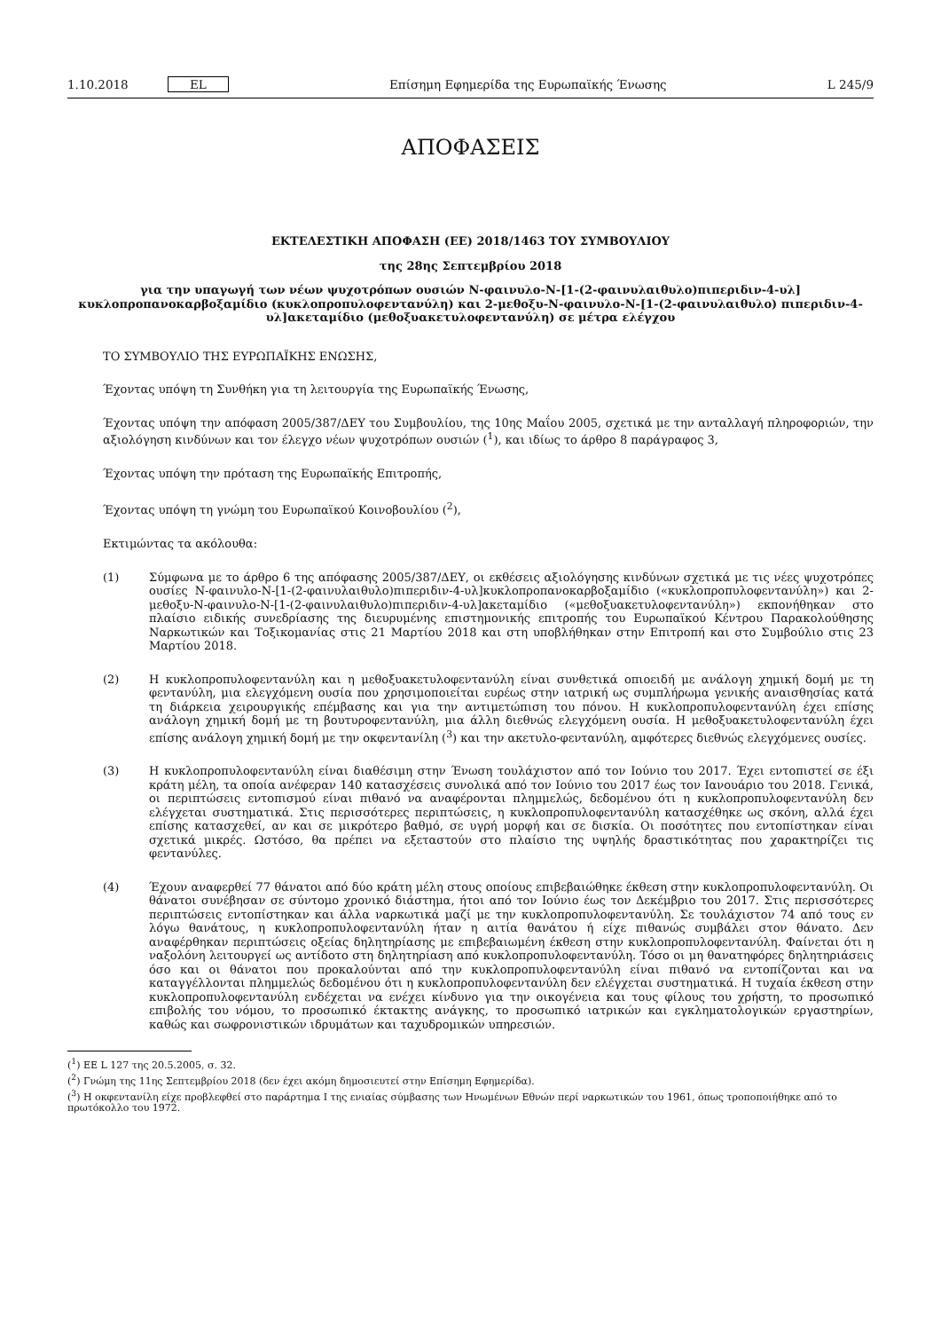1.10.2018 EL Επίσημη Εφημερίδα της Ευρωπαϊκής Ένωσης L 245/9
ΑΠΟΦΑΣΕΙΣ
ΕΚΤΕΛΕΣΤΙΚΗ ΑΠΟΦΑΣΗ (ΕΕ) 2018/1463 ΤΟΥ ΣΥΜΒΟΥΛΙΟΥ
της 28ης Σεπτεμβρίου 2018
για την υπαγωγή των νέων ψυχοτρόπων ουσιών N-φαινυλο-N-[1-(2-φαινυλαιθυλο)πιπεριδιν-4-υλ] κυκλοπροπανοκαρβοξαμίδιο (κυκλοπροπυλοφεντανύλη) και 2-μεθοξυ-N-φαινυλο-N-[1-(2-φαινυλαιθυλο) πιπεριδιν-4-υλ]ακεταμίδιο (μεθοξυακετυλοφεντανύλη) σε μέτρα ελέγχου
ΤΟ ΣΥΜΒΟΥΛΙΟ ΤΗΣ ΕΥΡΩΠΑΪΚΗΣ ΕΝΩΣΗΣ,
Έχοντας υπόψη τη Συνθήκη για τη λειτουργία της Ευρωπαϊκής Ένωσης,
Έχοντας υπόψη την απόφαση 2005/387/ΔΕΥ του Συμβουλίου, της 10ης Μαΐου 2005, σχετικά με την ανταλλαγή πληροφοριών, την αξιολόγηση κινδύνων και τον έλεγχο νέων ψυχοτρόπων ουσιών (<sup>1</sup>), και ιδίως το άρθρο 8 παράγραφος 3,
Έχοντας υπόψη την πρόταση της Ευρωπαϊκής Επιτροπής,
Έχοντας υπόψη τη γνώμη του Ευρωπαϊκού Κοινοβουλίου (<sup>2</sup>),
Εκτιμώντας τα ακόλουθα:
(1) Σύμφωνα με το άρθρο 6 της απόφασης 2005/387/ΔΕΥ, οι εκθέσεις αξιολόγησης κινδύνων σχετικά με τις νέες ψυχοτρόπες ουσίες N-φαινυλο-N-[1-(2-φαινυλαιθυλο)πιπεριδιν-4-υλ]κυκλοπροπανοκαρβοξαμίδιο («κυκλοπροπυλοφε­ντανύλη») και 2-μεθοξυ-N-φαινυλο-N-[1-(2-φαινυλαιθυλο)πιπεριδιν-4-υλ]ακεταμίδιο («μεθοξυακετυλοφεντανύλη») εκπονήθηκαν στο πλαίσιο ειδικής συνεδρίασης της διευρυμένης επιστημονικής επιτροπής του Ευρωπαϊκού Κέντρου Παρακολούθησης Ναρκωτικών και Τοξικομανίας στις 21 Μαρτίου 2018 και στη υποβλήθηκαν στην Επιτροπή και στο Συμβούλιο στις 23 Μαρτίου 2018.
(2) Η κυκλοπροπυλοφεντανύλη και η μεθοξυακετυλοφεντανύλη είναι συνθετικά οπιοειδή με ανάλογη χημική δομή με τη φεντανύλη, μια ελεγχόμενη ουσία που χρησιμοποιείται ευρέως στην ιατρική ως συμπλήρωμα γενικής αναισθησίας κατά τη διάρκεια χειρουργικής επέμβασης και για την αντιμετώπιση του πόνου. Η κυκλοπροπυλοφεντανύλη έχει επίσης ανάλογη χημική δομή με τη βουτυροφεντανύλη, μια άλλη διεθνώς ελεγχόμενη ουσία. Η μεθοξυακετυλοφεντανύλη έχει επίσης ανάλογη χημική δομή με την οκφεντανίλη (<sup>3</sup>) και την ακετυλο-φεντανύλη, αμφότερες διεθνώς ελεγχόμενες ουσίες.
(3) Η κυκλοπροπυλοφεντανύλη είναι διαθέσιμη στην Ένωση τουλάχιστον από τον Ιούνιο του 2017. Έχει εντοπιστεί σε έξι κράτη μέλη, τα οποία ανέφεραν 140 κατασχέσεις συνολικά από τον Ιούνιο του 2017 έως τον Ιανουάριο του 2018. Γενικά, οι περιπτώσεις εντοπισμού είναι πιθανό να αναφέρονται πλημμελώς, δεδομένου ότι η κυκλοπροπυλοφεντανύλη δεν ελέγχεται συστηματικά. Στις περισσότερες περιπτώσεις, η κυκλοπροπυλοφεντανύλη κατασχέθηκε ως σκόνη, αλλά έχει επίσης κατασχεθεί, αν και σε μικρότερο βαθμό, σε υγρή μορφή και σε δισκία. Οι ποσότητες που εντοπίστηκαν είναι σχετικά μικρές. Ωστόσο, θα πρέπει να εξεταστούν στο πλαίσιο της υψηλής δραστικότητας που χαρακτηρίζει τις φεντανύλες.
(4) Έχουν αναφερθεί 77 θάνατοι από δύο κράτη μέλη στους οποίους επιβεβαιώθηκε έκθεση στην κυκλοπροπυλοφεντανύλη. Οι θάνατοι συνέβησαν σε σύντομο χρονικό διάστημα, ήτοι από τον Ιούνιο έως τον Δεκέμβριο του 2017. Στις περισσότερες περιπτώσεις εντοπίστηκαν και άλλα ναρκωτικά μαζί με την κυκλοπροπυλοφεντανύλη. Σε τουλάχιστον 74 από τους εν λόγω θανάτους, η κυκλοπροπυλοφεντανύλη ήταν η αιτία θανάτου ή είχε πιθανώς συμβάλει στον θάνατο. Δεν αναφέρθηκαν περιπτώσεις οξείας δηλητηρίασης με επιβεβαιωμένη έκθεση στην κυκλοπροπυλοφεντανύλη. Φαίνεται ότι η ναξολόνη λειτουργεί ως αντίδοτο στη δηλητηρίαση από κυκλοπροπυλοφεντανύλη. Τόσο οι μη θανατηφόρες δηλητη­ριάσεις όσο και οι θάνατοι που προκαλούνται από την κυκλοπροπυλοφεντανύλη είναι πιθανό να εντοπίζονται και να καταγγέλλονται πλημμελώς δεδομένου ότι η κυκλοπροπυλοφεντανύλη δεν ελέγχεται συστηματικά. Η τυχαία έκθεση στην κυκλοπροπυλοφεντανύλη ενδέχεται να ενέχει κίνδυνο για την οικογένεια και τους φίλους του χρήστη, το προσωπικό επιβολής του νόμου, το προσωπικό έκτακτης ανάγκης, το προσωπικό ιατρικών και εγκληματολογικών εργαστηρίων, καθώς και σωφρονιστικών ιδρυμάτων και ταχυδρομικών υπηρεσιών.
(<sup>1</sup>) ΕΕ L 127 της 20.5.2005, σ. 32.
(<sup>2</sup>) Γνώμη της 11ης Σεπτεμβρίου 2018 (δεν έχει ακόμη δημοσιευτεί στην Επίσημη Εφημερίδα).
(<sup>3</sup>) Η οκφεντανίλη είχε προβλεφθεί στο παράρτημα I της ενιαίας σύμβασης των Ηνωμένων Εθνών περί ναρκωτικών του 1961, όπως τροποποιήθηκε από το πρωτόκολλο του 1972.